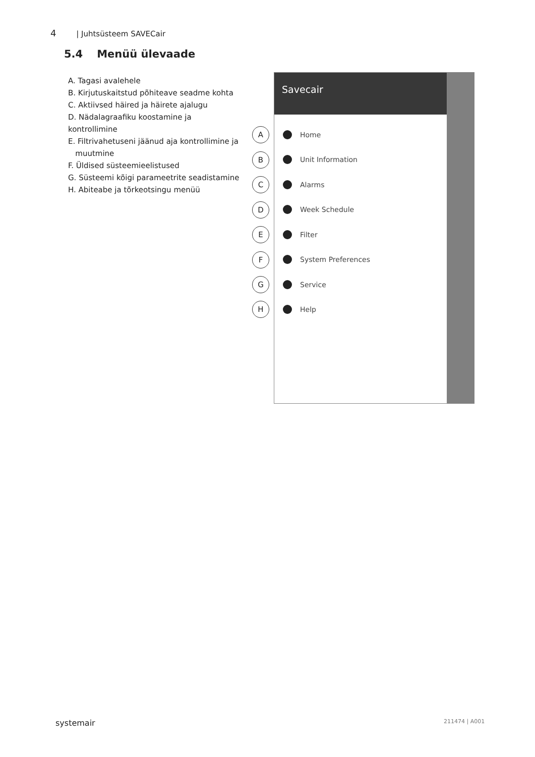4 | Juhtsüsteem SAVECair
5.4 Menüü ülevaade
A. Tagasi avalehele
B. Kirjutuskaitstud põhiteave seadme kohta
C. Aktiivsed häired ja häirete ajalugu
D. Nädalagraafiku koostamine ja kontrollimine
E. Filtrivahetuseni jäänud aja kontrollimine ja
muutmine
F. Üldised süsteemieelistused
G. Süsteemi kõigi parameetrite seadistamine
H. Abiteabe ja tõrkeotsingu menüü
Savecair
Home
Unit Information
Alarms
Week Schedule
Filter
System Preferences
Service
Help
A
B
C
D
E
F
G
H
systemair 211474 | A001